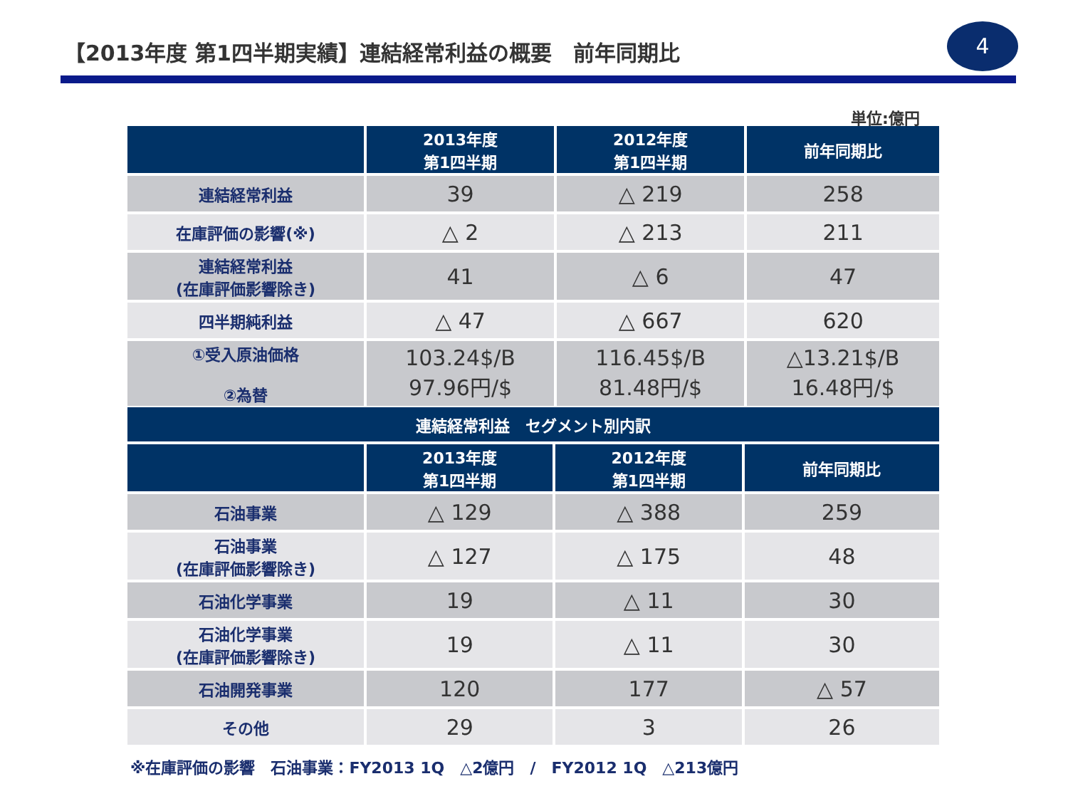【2013年度 第1四半期実績】連結経常利益の概要　前年同期比
4
単位:億円
| | 2013年度 第1四半期 | 2012年度 第1四半期 | 前年同期比 |
| --- | --- | --- | --- |
| 連結経常利益 | 39 | △ 219 | 258 |
| 在庫評価の影響(※) | △ 2 | △ 213 | 211 |
| 連結経常利益 (在庫評価影響除き) | 41 | △ 6 | 47 |
| 四半期純利益 | △ 47 | △ 667 | 620 |
| ①受入原油価格 ②為替 | 103.24$/B 97.96円/$ | 116.45$/B 81.48円/$ | △13.21$/B 16.48円/$ |
| 連結経常利益 セグメント別内訳 | | | |
| --- | --- | --- | --- |
| | 2013年度 第1四半期 | 2012年度 第1四半期 | 前年同期比 |
| 石油事業 | △ 129 | △ 388 | 259 |
| 石油事業 (在庫評価影響除き) | △ 127 | △ 175 | 48 |
| 石油化学事業 | 19 | △ 11 | 30 |
| 石油化学事業 (在庫評価影響除き) | 19 | △ 11 | 30 |
| 石油開発事業 | 120 | 177 | △ 57 |
| その他 | 29 | 3 | 26 |
※在庫評価の影響　石油事業：FY2013 1Q　△2億円　/　FY2012 1Q　△213億円